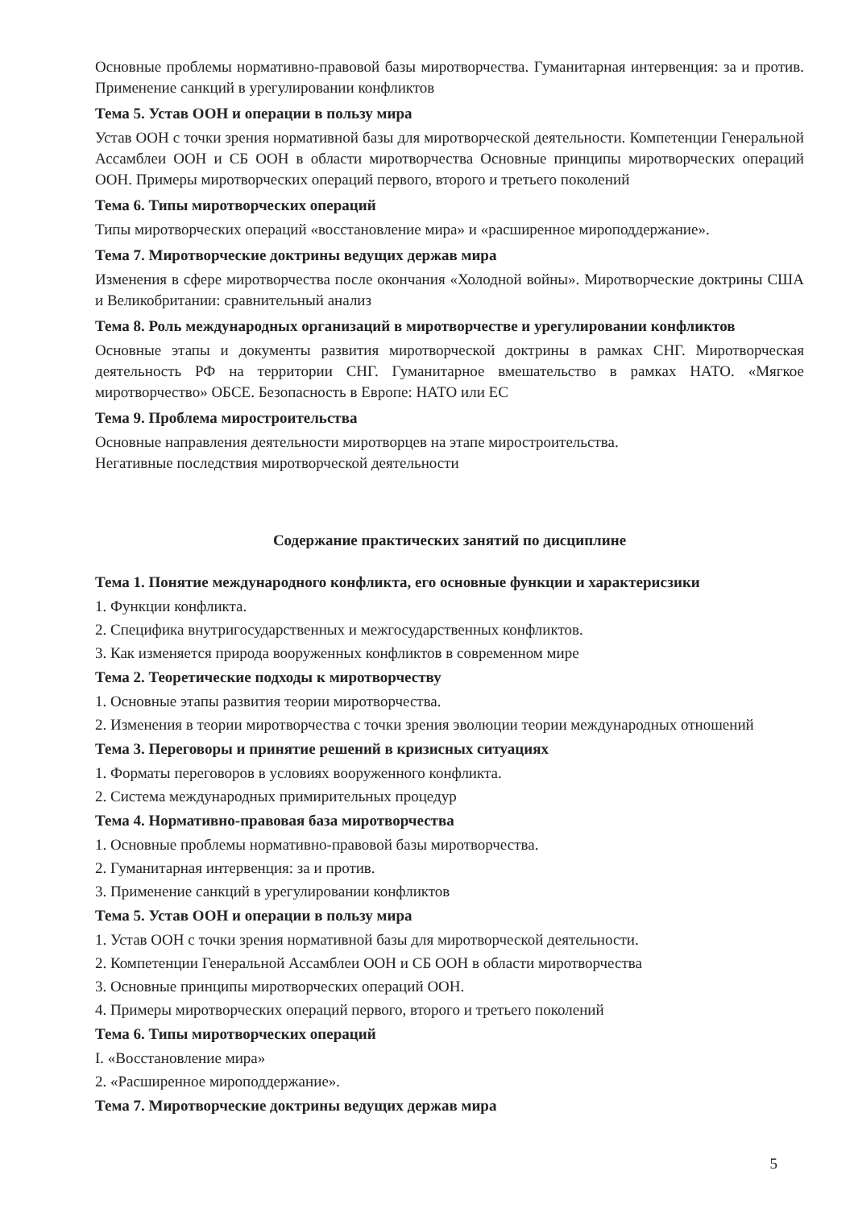Основные проблемы нормативно-правовой базы миротворчества. Гуманитарная интервенция: за и против. Применение санкций в урегулировании конфликтов
Тема 5. Устав ООН и операции в пользу мира
Устав ООН с точки зрения нормативной базы для миротворческой деятельности. Компетенции Генеральной Ассамблеи ООН и СБ ООН в области миротворчества Основные принципы миротворческих операций ООН. Примеры миротворческих операций первого, второго и третьего поколений
Тема 6. Типы миротворческих операций
Типы миротворческих операций «восстановление мира» и «расширенное мироподдержание».
Тема 7. Миротворческие доктрины ведущих держав мира
Изменения в сфере миротворчества после окончания «Холодной войны». Миротворческие доктрины США и Великобритании: сравнительный анализ
Тема 8. Роль международных организаций в миротворчестве и урегулировании конфликтов
Основные этапы и документы развития миротворческой доктрины в рамках СНГ. Миротворческая деятельность РФ на территории СНГ. Гуманитарное вмешательство в рамках НАТО. «Мягкое миротворчество» ОБСЕ. Безопасность в Европе: НАТО или ЕС
Тема 9. Проблема миростроительства
Основные направления деятельности миротворцев на этапе миростроительства.
Негативные последствия миротворческой деятельности
Содержание практических занятий по дисциплине
Тема 1. Понятие международного конфликта, его основные функции и характерисзики
1. Функции конфликта.
2. Специфика внутригосударственных и межгосударственных конфликтов.
3. Как изменяется природа вооруженных конфликтов в современном мире
Тема 2. Теоретические подходы к миротворчеству
1. Основные этапы развития теории миротворчества.
2. Изменения в теории миротворчества с точки зрения эволюции теории международных отношений
Тема 3. Переговоры и принятие решений в кризисных ситуациях
1. Форматы переговоров в условиях вооруженного конфликта.
2. Система международных примирительных процедур
Тема 4. Нормативно-правовая база миротворчества
1. Основные проблемы нормативно-правовой базы миротворчества.
2. Гуманитарная интервенция: за и против.
3. Применение санкций в урегулировании конфликтов
Тема 5. Устав ООН и операции в пользу мира
1. Устав ООН с точки зрения нормативной базы для миротворческой деятельности.
2. Компетенции Генеральной Ассамблеи ООН и СБ ООН в области миротворчества
3. Основные принципы миротворческих операций ООН.
4. Примеры миротворческих операций первого, второго и третьего поколений
Тема 6. Типы миротворческих операций
I. «Восстановление мира»
2. «Расширенное мироподдержание».
Тема 7. Миротворческие доктрины ведущих держав мира
5